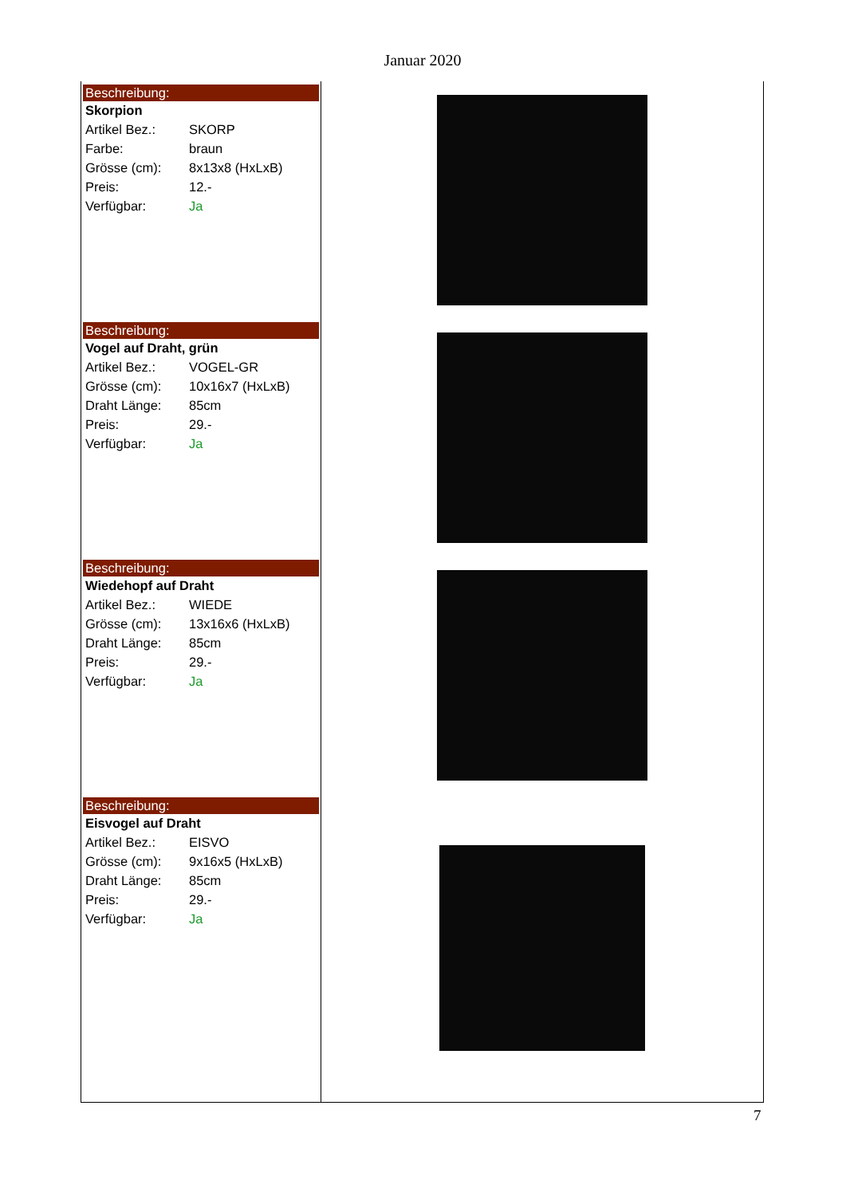Januar 2020
Beschreibung:
Skorpion
| Artikel Bez.: | SKORP |
| Farbe: | braun |
| Grösse (cm): | 8x13x8 (HxLxB) |
| Preis: | 12.- |
| Verfügbar: | Ja |
Beschreibung:
Vogel auf Draht, grün
| Artikel Bez.: | VOGEL-GR |
| Grösse (cm): | 10x16x7 (HxLxB) |
| Draht Länge: | 85cm |
| Preis: | 29.- |
| Verfügbar: | Ja |
Beschreibung:
Wiedehopf auf Draht
| Artikel Bez.: | WIEDE |
| Grösse (cm): | 13x16x6 (HxLxB) |
| Draht Länge: | 85cm |
| Preis: | 29.- |
| Verfügbar: | Ja |
Beschreibung:
Eisvogel auf Draht
| Artikel Bez.: | EISVO |
| Grösse (cm): | 9x16x5 (HxLxB) |
| Draht Länge: | 85cm |
| Preis: | 29.- |
| Verfügbar: | Ja |
7